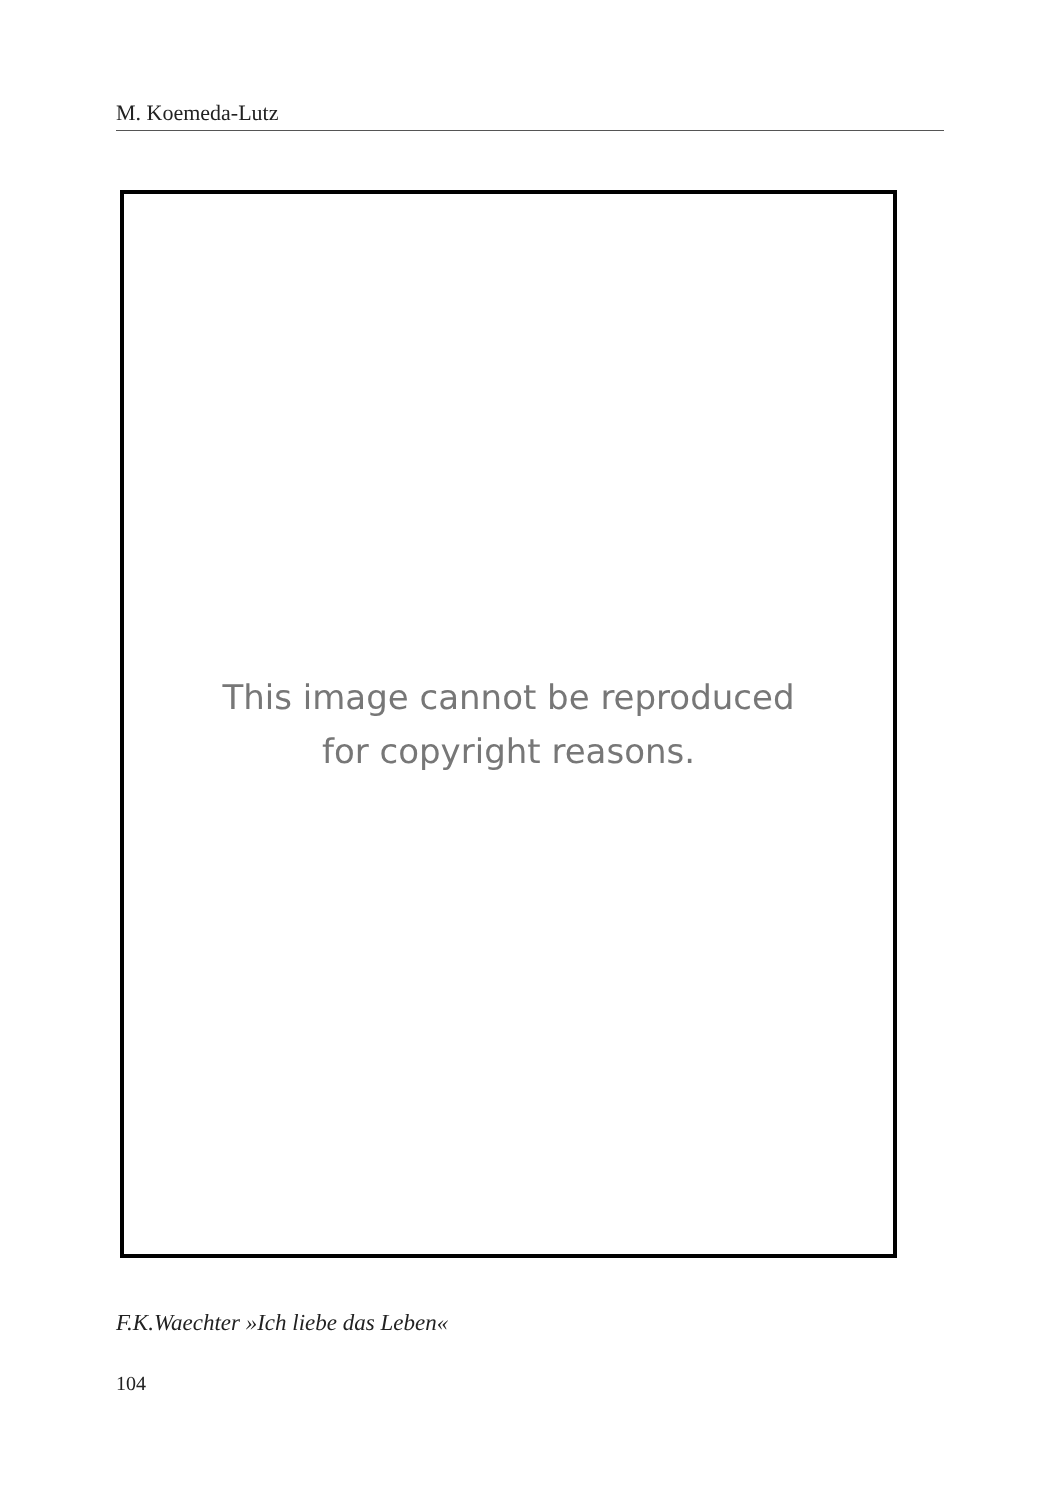M. Koemeda-Lutz
This image cannot be reproduced
for copyright reasons.
F.K.Waechter »Ich liebe das Leben«
104